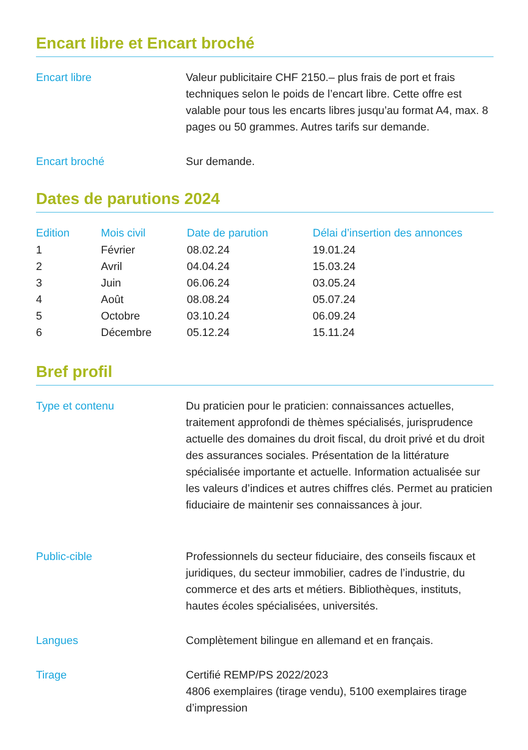Encart libre et Encart broché
Encart libre Valeur publicitaire CHF 2150.– plus frais de port et frais techniques selon le poids de l’encart libre. Cette offre est valable pour tous les encarts libres jusqu’au format A4, max. 8 pages ou 50 grammes. Autres tarifs sur demande.
Encart broché Sur demande.
Dates de parutions 2024
| Edition | Mois civil | Date de parution | Délai d’insertion des annonces |
| --- | --- | --- | --- |
| 1 | Février | 08.02.24 | 19.01.24 |
| 2 | Avril | 04.04.24 | 15.03.24 |
| 3 | Juin | 06.06.24 | 03.05.24 |
| 4 | Août | 08.08.24 | 05.07.24 |
| 5 | Octobre | 03.10.24 | 06.09.24 |
| 6 | Décembre | 05.12.24 | 15.11.24 |
Bref profil
Type et contenu Du praticien pour le praticien: connaissances actuelles, traitement approfondi de thèmes spécialisés, jurisprudence actuelle des domaines du droit fiscal, du droit privé et du droit des assurances sociales. Présentation de la littérature spécialisée importante et actuelle. Information actualisée sur les valeurs d’indices et autres chiffres clés. Permet au praticien fiduciaire de maintenir ses connaissances à jour.
Public-cible Professionnels du secteur fiduciaire, des conseils fiscaux et juridiques, du secteur immobilier, cadres de l’industrie, du commerce et des arts et métiers. Bibliothèques, instituts, hautes écoles spécialisées, universités.
Langues Complètement bilingue en allemand et en français.
Tirage Certifié REMP/PS 2022/2023
4806 exemplaires (tirage vendu), 5100 exemplaires tirage d’impression